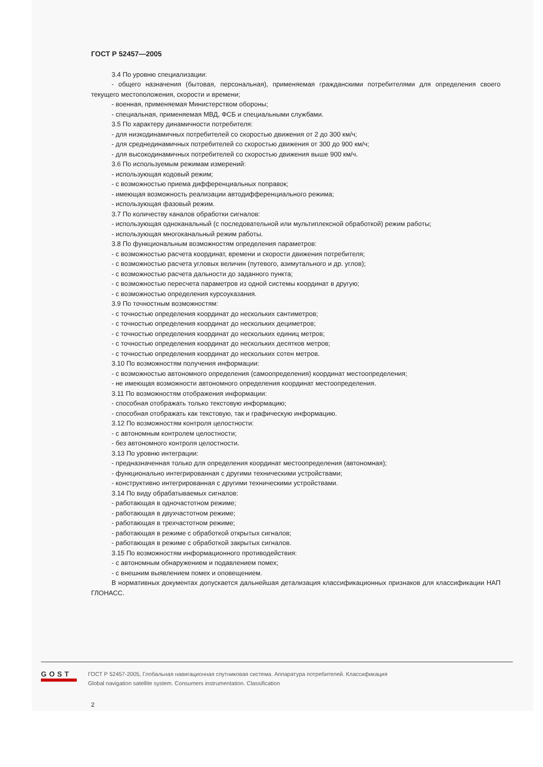ГОСТ Р 52457—2005
3.4 По уровню специализации:
- общего назначения (бытовая, персональная), применяемая гражданскими потребителями для определения своего текущего местоположения, скорости и времени;
- военная, применяемая Министерством обороны;
- специальная, применяемая МВД, ФСБ и специальными службами.
3.5 По характеру динамичности потребителя:
- для низкодинамичных потребителей со скоростью движения от 2 до 300 км/ч;
- для среднединамичных потребителей со скоростью движения от 300 до 900 км/ч;
- для высокодинамичных потребителей со скоростью движения выше 900 км/ч.
3.6 По используемым режимам измерений:
- использующая кодовый режим;
- с возможностью приема дифференциальных поправок;
- имеющая возможность реализации автодифференциального режима;
- использующая фазовый режим.
3.7 По количеству каналов обработки сигналов:
- использующая одноканальный (с последовательной или мультиплексной обработкой) режим работы;
- использующая многоканальный режим работы.
3.8 По функциональным возможностям определения параметров:
- с возможностью расчета координат, времени и скорости движения потребителя;
- с возможностью расчета угловых величин (путевого, азимутального и др. углов);
- с возможностью расчета дальности до заданного пункта;
- с возможностью пересчета параметров из одной системы координат в другую;
- с возможностью определения курсоуказания.
3.9 По точностным возможностям:
- с точностью определения координат до нескольких сантиметров;
- с точностью определения координат до нескольких дециметров;
- с точностью определения координат до нескольких единиц метров;
- с точностью определения координат до нескольких десятков метров;
- с точностью определения координат до нескольких сотен метров.
3.10 По возможностям получения информации:
- с возможностью автономного определения (самоопределения) координат местоопределения;
- не имеющая возможности автономного определения координат местоопределения.
3.11 По возможностям отображения информации:
- способная отображать только текстовую информацию;
- способная отображать как текстовую, так и графическую информацию.
3.12 По возможностям контроля целостности:
- с автономным контролем целостности;
- без автономного контроля целостности.
3.13 По уровню интеграции:
- предназначенная только для определения координат местоопределения (автономная);
- функционально интегрированная с другими техническими устройствами;
- конструктивно интегрированная с другими техническими устройствами.
3.14 По виду обрабатываемых сигналов:
- работающая в одночастотном режиме;
- работающая в двухчастотном режиме;
- работающая в трехчастотном режиме;
- работающая в режиме с обработкой открытых сигналов;
- работающая в режиме с обработкой закрытых сигналов.
3.15 По возможностям информационного противодействия:
- с автономным обнаружением и подавлением помех;
- с внешним выявлением помех и оповещением.
В нормативных документах допускается дальнейшая детализация классификационных признаков для классификации НАП ГЛОНАСС.
2
GOST
ГОСТ Р 52457-2005, Глобальная навигационная спутниковая система. Аппаратура потребителей. Классификация
Global navigation satellite system. Consumers instrumentation. Classification